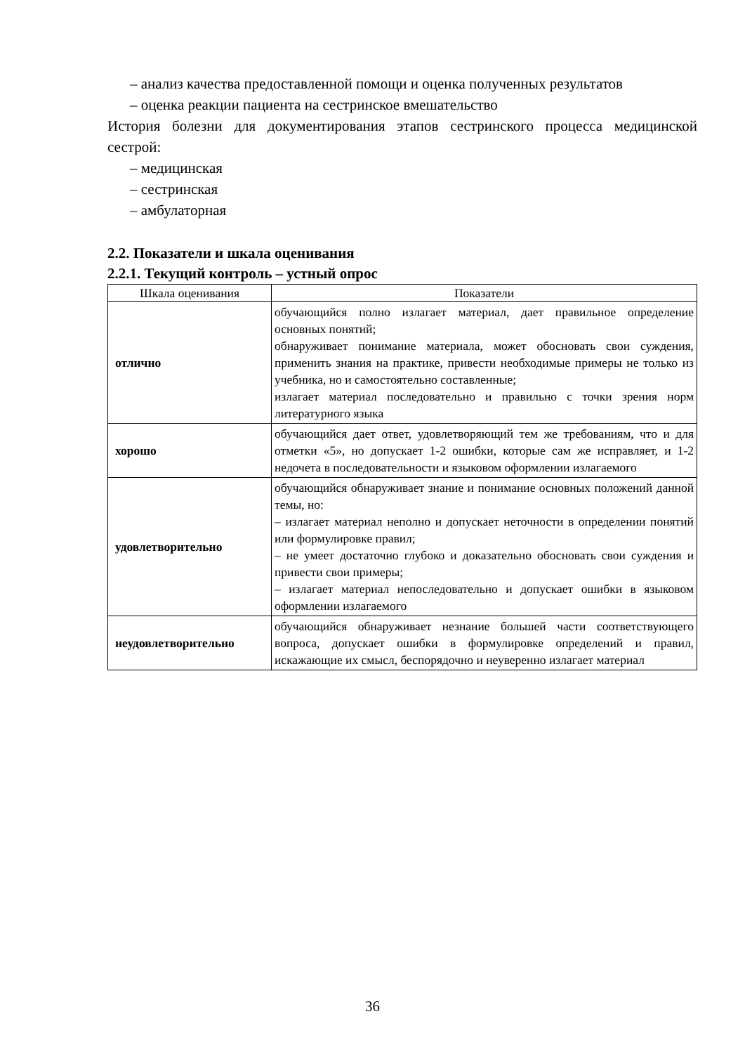– анализ качества предоставленной помощи и оценка полученных результатов
– оценка реакции пациента на сестринское вмешательство
История болезни для документирования этапов сестринского процесса медицинской сестрой:
– медицинская
– сестринская
– амбулаторная
2.2. Показатели и шкала оценивания
2.2.1. Текущий контроль – устный опрос
| Шкала оценивания | Показатели |
| отлично | обучающийся полно излагает материал, дает правильное определение основных понятий; обнаруживает понимание материала, может обосновать свои суждения, применить знания на практике, привести необходимые примеры не только из учебника, но и самостоятельно составленные; излагает материал последовательно и правильно с точки зрения норм литературного языка |
| хорошо | обучающийся дает ответ, удовлетворяющий тем же требованиям, что и для отметки «5», но допускает 1-2 ошибки, которые сам же исправляет, и 1-2 недочета в последовательности и языковом оформлении излагаемого |
| удовлетворительно | обучающийся обнаруживает знание и понимание основных положений данной темы, но: – излагает материал неполно и допускает неточности в определении понятий или формулировке правил; – не умеет достаточно глубоко и доказательно обосновать свои суждения и привести свои примеры; – излагает материал непоследовательно и допускает ошибки в языковом оформлении излагаемого |
| неудовлетворительно | обучающийся обнаруживает незнание большей части соответствующего вопроса, допускает ошибки в формулировке определений и правил, искажающие их смысл, беспорядочно и неуверенно излагает материал |
36